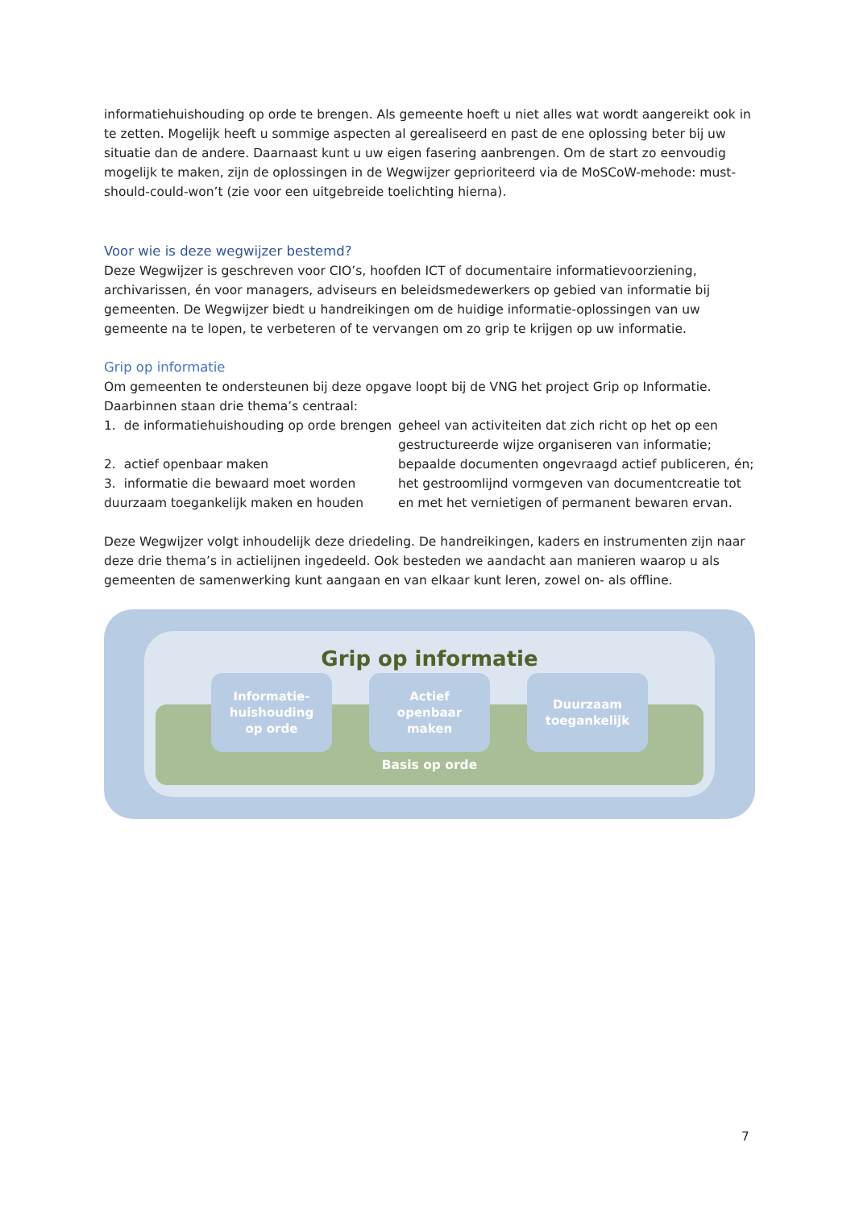informatiehuishouding op orde te brengen. Als gemeente hoeft u niet alles wat wordt aangereikt ook in te zetten. Mogelijk heeft u sommige aspecten al gerealiseerd en past de ene oplossing beter bij uw situatie dan de andere. Daarnaast kunt u uw eigen fasering aanbrengen. Om de start zo eenvoudig mogelijk te maken, zijn de oplossingen in de Wegwijzer geprioriteerd via de MoSCoW-mehode: must-should-could-won’t (zie voor een uitgebreide toelichting hierna).
Voor wie is deze wegwijzer bestemd?
Deze Wegwijzer is geschreven voor CIO’s, hoofden ICT of documentaire informatievoorziening, archivarissen, én voor managers, adviseurs en beleidsmedewerkers op gebied van informatie bij gemeenten. De Wegwijzer biedt u handreikingen om de huidige informatie-oplossingen van uw gemeente na te lopen, te verbeteren of te vervangen om zo grip te krijgen op uw informatie.
Grip op informatie
Om gemeenten te ondersteunen bij deze opgave loopt bij de VNG het project Grip op Informatie. Daarbinnen staan drie thema’s centraal:
| 1. de informatiehuishouding op orde brengen | geheel van activiteiten dat zich richt op het op een gestructureerde wijze organiseren van informatie; |
| 2. actief openbaar maken | bepaalde documenten ongevraagd actief publiceren, én; |
| 3. informatie die bewaard moet worden duurzaam toegankelijk maken en houden | het gestroomlijnd vormgeven van documentcreatie tot en met het vernietigen of permanent bewaren ervan. |
Deze Wegwijzer volgt inhoudelijk deze driedeling. De handreikingen, kaders en instrumenten zijn naar deze drie thema’s in actielijnen ingedeeld. Ook besteden we aandacht aan manieren waarop u als gemeenten de samenwerking kunt aangaan en van elkaar kunt leren, zowel on- als offline.
Grip op informatie
Informatie-
huishouding
op orde
Actief
openbaar
maken
Duurzaam
toegankelijk
Basis op orde
7